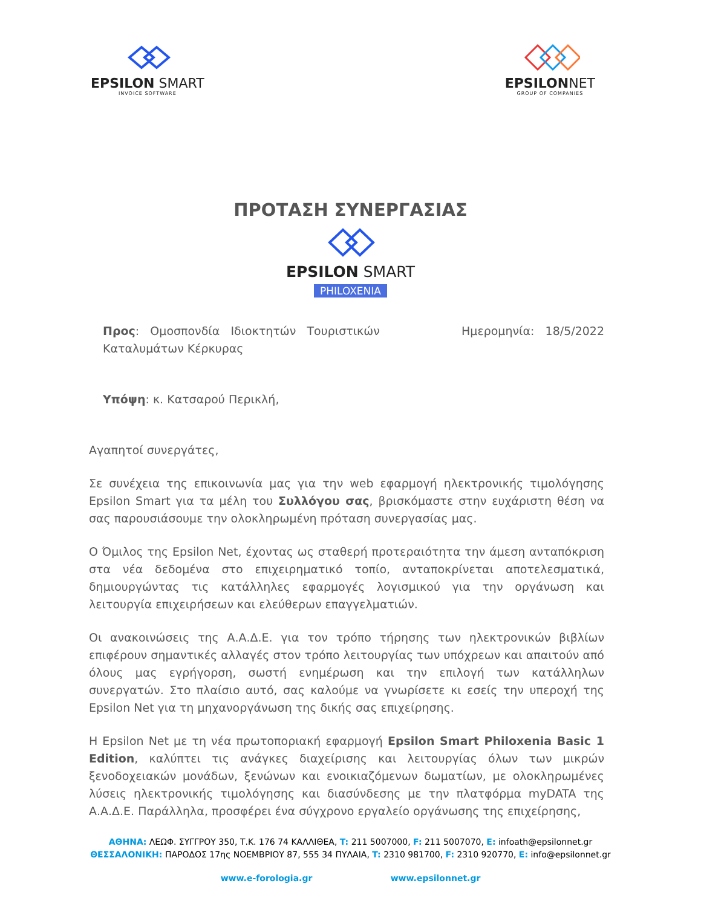EPSILON SMART
INVOICE SOFTWARE
EPSILONNET
GROUP OF COMPANIES
ΠΡΟΤΑΣΗ ΣΥΝΕΡΓΑΣΙΑΣ
EPSILON SMART
PHILOXENIA
Προς: Ομοσπονδία Ιδιοκτητών Τουριστικών
Καταλυμάτων Κέρκυρας
Ημερομηνία: 18/5/2022
Υπόψη: κ. Κατσαρού Περικλή,
Αγαπητοί συνεργάτες,
Σε συνέχεια της επικοινωνία μας για την web εφαρμογή ηλεκτρονικής τιμολόγησης Epsilon Smart για τα μέλη του Συλλόγου σας, βρισκόμαστε στην ευχάριστη θέση να σας παρουσιάσουμε την ολοκληρωμένη πρόταση συνεργασίας μας.
Ο Όμιλος της Epsilon Net, έχοντας ως σταθερή προτεραιότητα την άμεση ανταπόκριση στα νέα δεδομένα στο επιχειρηματικό τοπίο, ανταποκρίνεται αποτελεσματικά, δημιουργώντας τις κατάλληλες εφαρμογές λογισμικού για την οργάνωση και λειτουργία επιχειρήσεων και ελεύθερων επαγγελματιών.
Οι ανακοινώσεις της Α.Α.Δ.Ε. για τον τρόπο τήρησης των ηλεκτρονικών βιβλίων επιφέρουν σημαντικές αλλαγές στον τρόπο λειτουργίας των υπόχρεων και απαιτούν από όλους μας εγρήγορση, σωστή ενημέρωση και την επιλογή των κατάλληλων συνεργατών. Στο πλαίσιο αυτό, σας καλούμε να γνωρίσετε κι εσείς την υπεροχή της Epsilon Net για τη μηχανοργάνωση της δικής σας επιχείρησης.
Η Epsilon Net με τη νέα πρωτοποριακή εφαρμογή Epsilon Smart Philoxenia Basic 1 Edition, καλύπτει τις ανάγκες διαχείρισης και λειτουργίας όλων των μικρών ξενοδοχειακών μονάδων, ξενώνων και ενοικιαζόμενων δωματίων, με ολοκληρωμένες λύσεις ηλεκτρονικής τιμολόγησης και διασύνδεσης με την πλατφόρμα myDATA της Α.Α.Δ.Ε. Παράλληλα, προσφέρει ένα σύγχρονο εργαλείο οργάνωσης της επιχείρησης,
ΑΘΗΝΑ: ΛΕΩΦ. ΣΥΓΓΡΟΥ 350, Τ.Κ. 176 74 ΚΑΛΛΙΘΕΑ, T: 211 5007000, F: 211 5007070, E: infoath@epsilonnet.gr
ΘΕΣΣΑΛΟΝΙΚΗ: ΠΑΡΟΔΟΣ 17ης ΝΟΕΜΒΡΙΟΥ 87, 555 34 ΠΥΛΑΙΑ, T: 2310 981700, F: 2310 920770, E: info@epsilonnet.gr
www.e-forologia.gr www.epsilonnet.gr